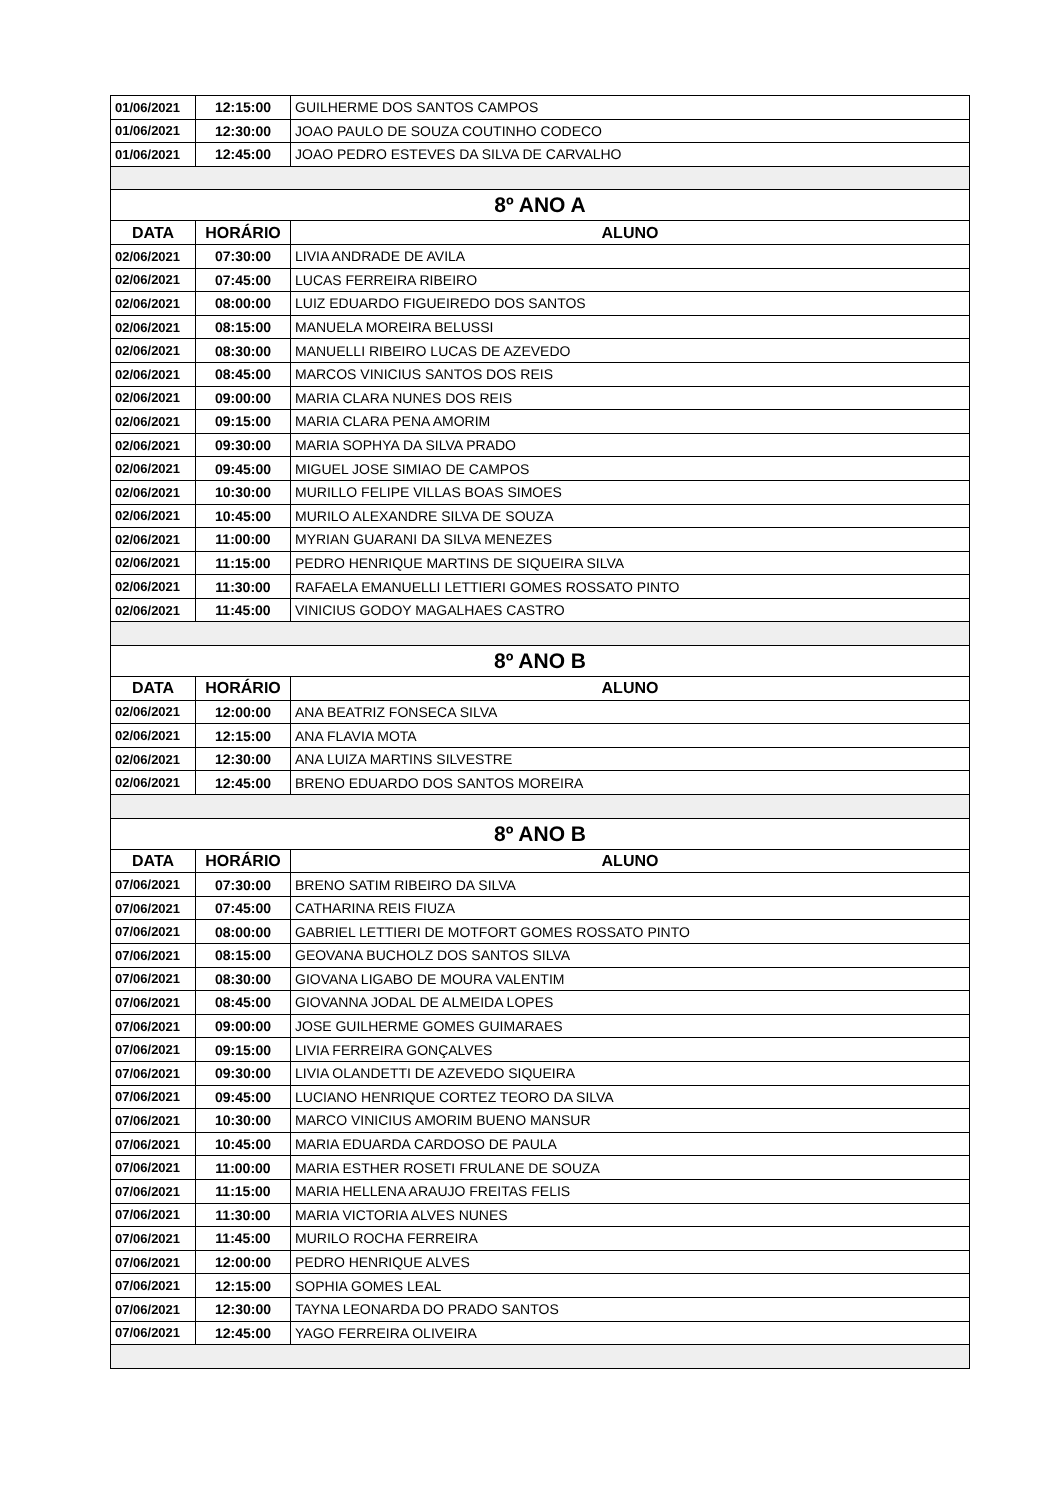| 01/06/2021 | 12:15:00 | GUILHERME DOS SANTOS CAMPOS |
| 01/06/2021 | 12:30:00 | JOAO PAULO DE SOUZA COUTINHO CODECO |
| 01/06/2021 | 12:45:00 | JOAO PEDRO ESTEVES DA SILVA DE CARVALHO |
| 8º ANO A | | |
| DATA | HORÁRIO | ALUNO |
| 02/06/2021 | 07:30:00 | LIVIA ANDRADE DE AVILA |
| 02/06/2021 | 07:45:00 | LUCAS FERREIRA RIBEIRO |
| 02/06/2021 | 08:00:00 | LUIZ EDUARDO FIGUEIREDO DOS SANTOS |
| 02/06/2021 | 08:15:00 | MANUELA MOREIRA BELUSSI |
| 02/06/2021 | 08:30:00 | MANUELLI RIBEIRO LUCAS DE AZEVEDO |
| 02/06/2021 | 08:45:00 | MARCOS VINICIUS SANTOS DOS REIS |
| 02/06/2021 | 09:00:00 | MARIA CLARA NUNES DOS REIS |
| 02/06/2021 | 09:15:00 | MARIA CLARA PENA AMORIM |
| 02/06/2021 | 09:30:00 | MARIA SOPHYA DA SILVA PRADO |
| 02/06/2021 | 09:45:00 | MIGUEL JOSE SIMIAO DE CAMPOS |
| 02/06/2021 | 10:30:00 | MURILLO FELIPE VILLAS BOAS SIMOES |
| 02/06/2021 | 10:45:00 | MURILO ALEXANDRE SILVA DE SOUZA |
| 02/06/2021 | 11:00:00 | MYRIAN GUARANI DA SILVA MENEZES |
| 02/06/2021 | 11:15:00 | PEDRO HENRIQUE MARTINS DE SIQUEIRA SILVA |
| 02/06/2021 | 11:30:00 | RAFAELA EMANUELLI LETTIERI GOMES ROSSATO PINTO |
| 02/06/2021 | 11:45:00 | VINICIUS GODOY MAGALHAES CASTRO |
| 8º ANO B | | |
| DATA | HORÁRIO | ALUNO |
| 02/06/2021 | 12:00:00 | ANA BEATRIZ FONSECA SILVA |
| 02/06/2021 | 12:15:00 | ANA FLAVIA MOTA |
| 02/06/2021 | 12:30:00 | ANA LUIZA MARTINS SILVESTRE |
| 02/06/2021 | 12:45:00 | BRENO EDUARDO DOS SANTOS MOREIRA |
| 8º ANO B | | |
| DATA | HORÁRIO | ALUNO |
| 07/06/2021 | 07:30:00 | BRENO SATIM RIBEIRO DA SILVA |
| 07/06/2021 | 07:45:00 | CATHARINA REIS FIUZA |
| 07/06/2021 | 08:00:00 | GABRIEL LETTIERI DE MOTFORT GOMES ROSSATO PINTO |
| 07/06/2021 | 08:15:00 | GEOVANA BUCHOLZ DOS SANTOS SILVA |
| 07/06/2021 | 08:30:00 | GIOVANA LIGABO DE MOURA VALENTIM |
| 07/06/2021 | 08:45:00 | GIOVANNA JODAL DE ALMEIDA LOPES |
| 07/06/2021 | 09:00:00 | JOSE GUILHERME GOMES GUIMARAES |
| 07/06/2021 | 09:15:00 | LIVIA FERREIRA GONÇALVES |
| 07/06/2021 | 09:30:00 | LIVIA OLANDETTI DE AZEVEDO SIQUEIRA |
| 07/06/2021 | 09:45:00 | LUCIANO HENRIQUE CORTEZ TEORO DA SILVA |
| 07/06/2021 | 10:30:00 | MARCO VINICIUS AMORIM BUENO MANSUR |
| 07/06/2021 | 10:45:00 | MARIA EDUARDA CARDOSO DE PAULA |
| 07/06/2021 | 11:00:00 | MARIA ESTHER ROSETI FRULANE DE SOUZA |
| 07/06/2021 | 11:15:00 | MARIA HELLENA ARAUJO FREITAS FELIS |
| 07/06/2021 | 11:30:00 | MARIA VICTORIA ALVES NUNES |
| 07/06/2021 | 11:45:00 | MURILO ROCHA FERREIRA |
| 07/06/2021 | 12:00:00 | PEDRO HENRIQUE ALVES |
| 07/06/2021 | 12:15:00 | SOPHIA GOMES LEAL |
| 07/06/2021 | 12:30:00 | TAYNA LEONARDA DO PRADO SANTOS |
| 07/06/2021 | 12:45:00 | YAGO FERREIRA OLIVEIRA |